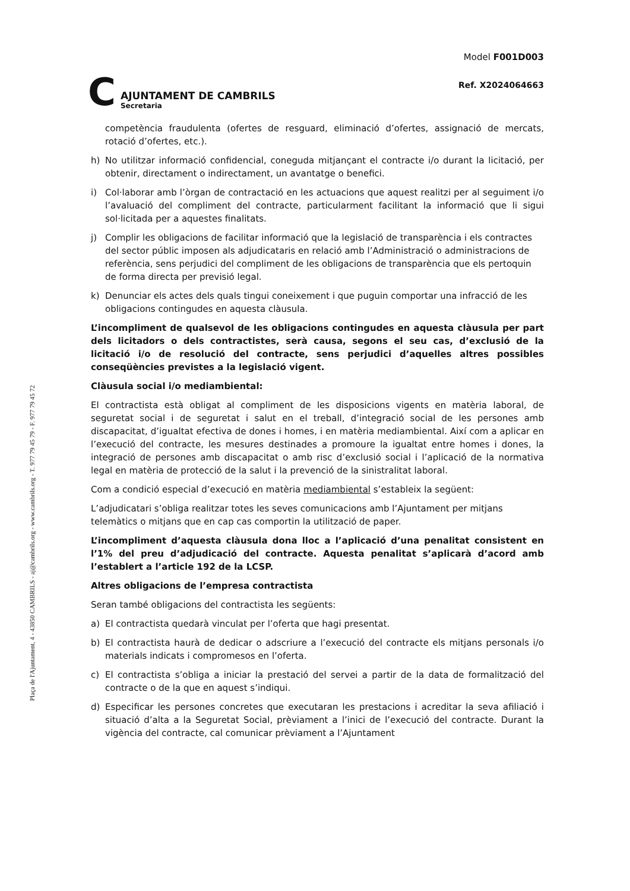Plaça de l'Ajuntament, 4 - 43850 CAMBRILS - aj@cambrils.org - www.cambrils.org - T. 977 79 45 79 - F. 977 79 45 72
C
AJUNTAMENT DE CAMBRILS
Secretaria
Model F001D003
Ref. X2024064663
competència fraudulenta (ofertes de resguard, eliminació d’ofertes, assignació de mercats, rotació d’ofertes, etc.).
h) No utilitzar informació confidencial, coneguda mitjançant el contracte i/o durant la licitació, per obtenir, directament o indirectament, un avantatge o benefici.
i) Col·laborar amb l’òrgan de contractació en les actuacions que aquest realitzi per al seguiment i/o l’avaluació del compliment del contracte, particularment facilitant la informació que li sigui sol·licitada per a aquestes finalitats.
j) Complir les obligacions de facilitar informació que la legislació de transparència i els contractes del sector públic imposen als adjudicataris en relació amb l’Administració o administracions de referència, sens perjudici del compliment de les obligacions de transparència que els pertoquin de forma directa per previsió legal.
k) Denunciar els actes dels quals tingui coneixement i que puguin comportar una infracció de les obligacions contingudes en aquesta clàusula.
L’incompliment de qualsevol de les obligacions contingudes en aquesta clàusula per part dels licitadors o dels contractistes, serà causa, segons el seu cas, d’exclusió de la licitació i/o de resolució del contracte, sens perjudici d’aquelles altres possibles conseqüències previstes a la legislació vigent.
Clàusula social i/o mediambiental:
El contractista està obligat al compliment de les disposicions vigents en matèria laboral, de seguretat social i de seguretat i salut en el treball, d’integració social de les persones amb discapacitat, d’igualtat efectiva de dones i homes, i en matèria mediambiental. Així com a aplicar en l’execució del contracte, les mesures destinades a promoure la igualtat entre homes i dones, la integració de persones amb discapacitat o amb risc d’exclusió social i l’aplicació de la normativa legal en matèria de protecció de la salut i la prevenció de la sinistralitat laboral.
Com a condició especial d’execució en matèria mediambiental s’estableix la següent:
L’adjudicatari s’obliga realitzar totes les seves comunicacions amb l’Ajuntament per mitjans telemàtics o mitjans que en cap cas comportin la utilització de paper.
L’incompliment d’aquesta clàusula dona lloc a l’aplicació d’una penalitat consistent en l’1% del preu d’adjudicació del contracte. Aquesta penalitat s’aplicarà d’acord amb l’establert a l’article 192 de la LCSP.
Altres obligacions de l’empresa contractista
Seran també obligacions del contractista les següents:
a) El contractista quedarà vinculat per l’oferta que hagi presentat.
b) El contractista haurà de dedicar o adscriure a l’execució del contracte els mitjans personals i/o materials indicats i compromesos en l’oferta.
c) El contractista s’obliga a iniciar la prestació del servei a partir de la data de formalització del contracte o de la que en aquest s’indiqui.
d) Especificar les persones concretes que executaran les prestacions i acreditar la seva afiliació i situació d’alta a la Seguretat Social, prèviament a l’inici de l’execució del contracte. Durant la vigència del contracte, cal comunicar prèviament a l’Ajuntament